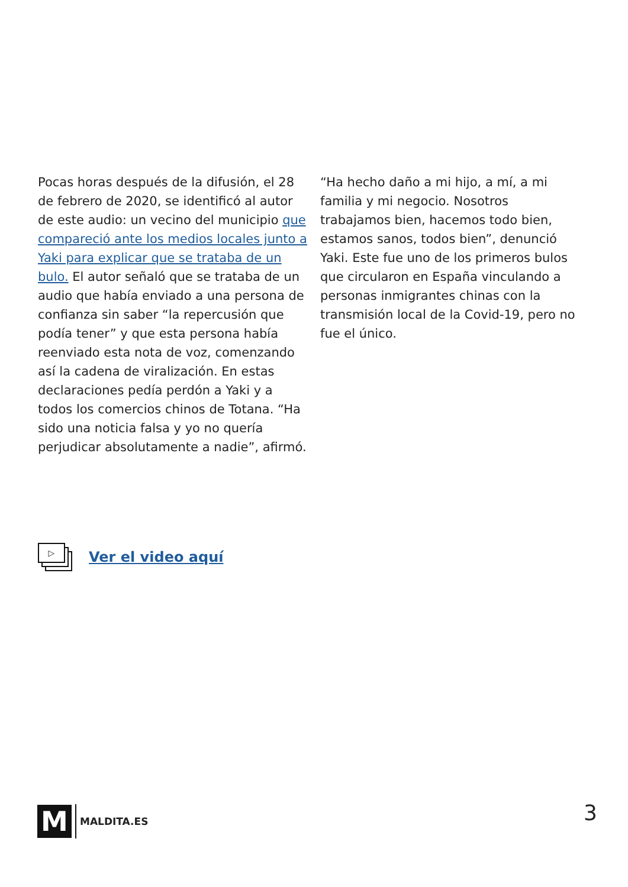Pocas horas después de la difusión, el 28 de febrero de 2020, se identificó al autor de este audio: un vecino del municipio que compareció ante los medios locales junto a Yaki para explicar que se trataba de un bulo. El autor señaló que se trataba de un audio que había enviado a una persona de confianza sin saber “la repercusión que podía tener” y que esta persona había reenviado esta nota de voz, comenzando así la cadena de viralización. En estas declaraciones pedía perdón a Yaki y a todos los comercios chinos de Totana. “Ha sido una noticia falsa y yo no quería perjudicar absolutamente a nadie”, afirmó.
“Ha hecho daño a mi hijo, a mí, a mi familia y mi negocio. Nosotros trabajamos bien, hacemos todo bien, estamos sanos, todos bien”, denunció Yaki. Este fue uno de los primeros bulos que circularon en España vinculando a personas inmigrantes chinas con la transmisión local de la Covid-19, pero no fue el único.
▷
Ver el video aquí
M
MALDITA.ES
3